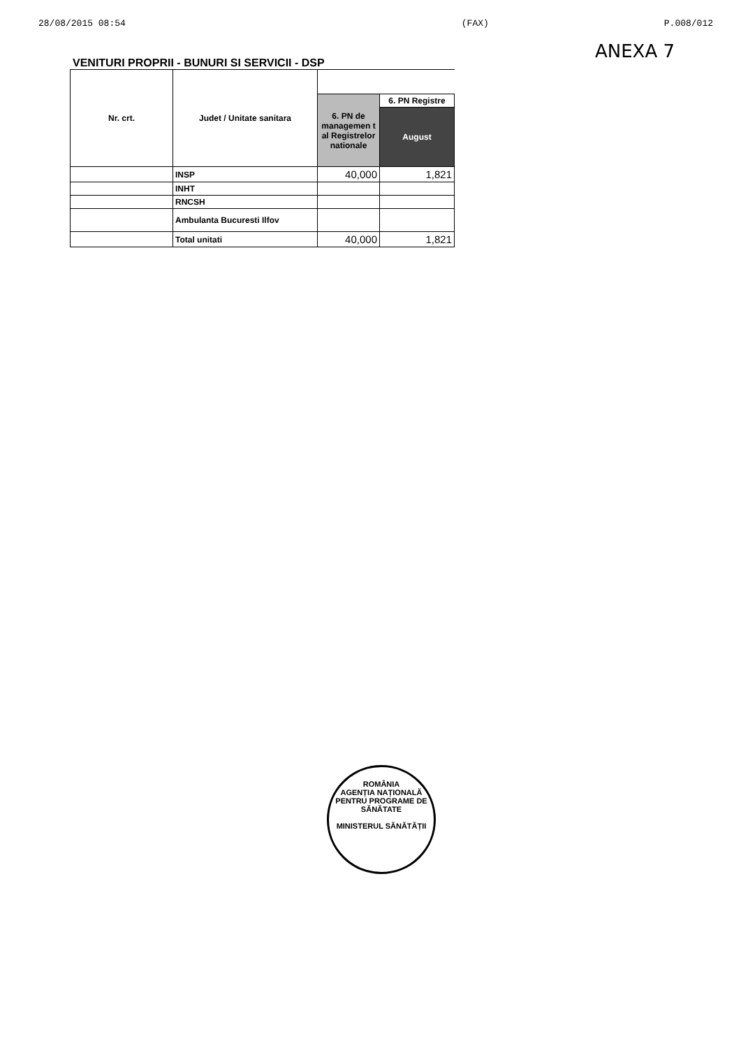28/08/2015 08:54 (FAX) P.008/012
ANEXA 7
VENITURI PROPRII - BUNURI SI SERVICII - DSP
| Nr. crt. | Judet / Unitate sanitara | | |
| --- | --- | --- | --- |
| | | 6. PN de managemen t al Registrelor nationale | 6. PN Registre |
| | | | August |
| | INSP | 40,000 | 1,821 |
| | INHT | | |
| | RNCSH | | |
| | Ambulanta Bucuresti Ilfov | | |
| | Total unitati | 40,000 | 1,821 |
ROMÂNIA
AGENȚIA NAȚIONALĂ PENTRU PROGRAME DE SĂNĂTATE
MINISTERUL SĂNĂTĂȚII